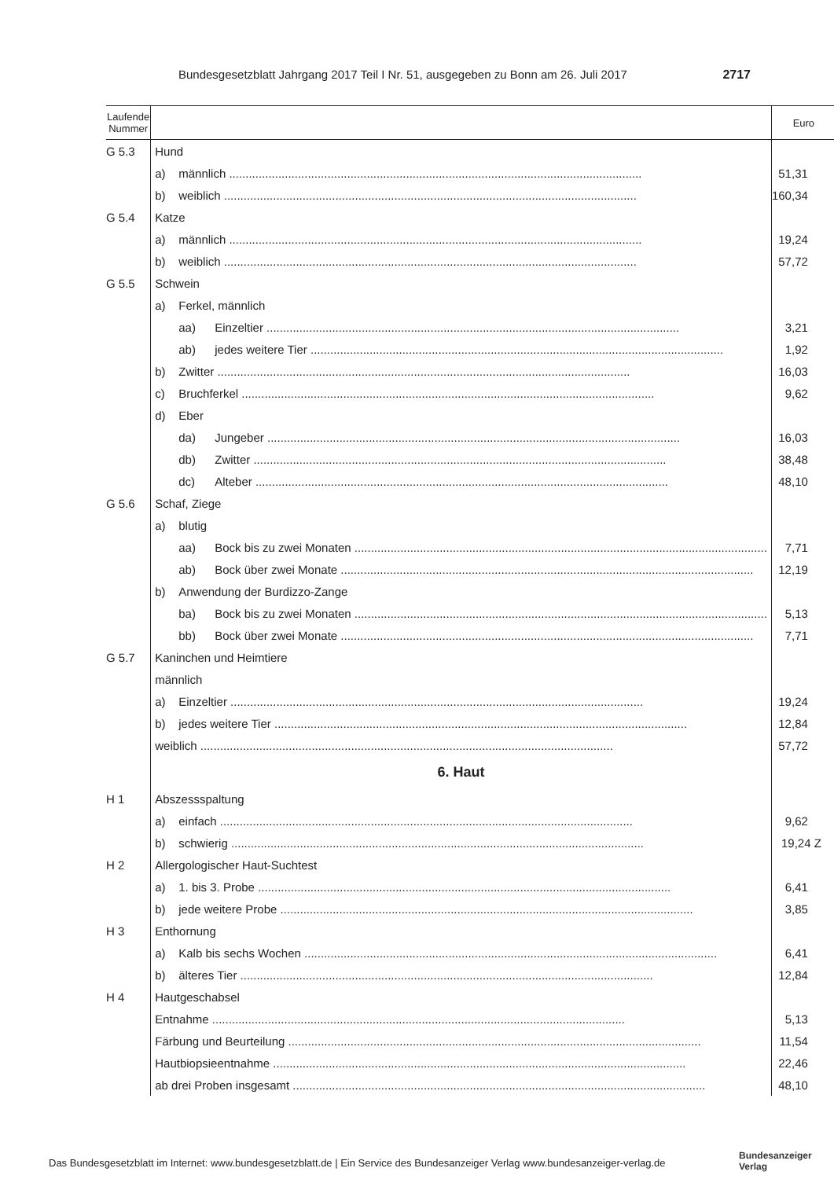Bundesgesetzblatt Jahrgang 2017 Teil I Nr. 51, ausgegeben zu Bonn am 26. Juli 2017 2717
| Laufende Nummer | | Euro |
| --- | --- | --- |
| G 5.3 | Hund | |
| | a) männlich | 51,31 |
| | b) weiblich | 160,34 |
| G 5.4 | Katze | |
| | a) männlich | 19,24 |
| | b) weiblich | 57,72 |
| G 5.5 | Schwein | |
| | a) Ferkel, männlich | |
| | aa) Einzeltier | 3,21 |
| | ab) jedes weitere Tier | 1,92 |
| | b) Zwitter | 16,03 |
| | c) Bruchferkel | 9,62 |
| | d) Eber | |
| | da) Jungeber | 16,03 |
| | db) Zwitter | 38,48 |
| | dc) Alteber | 48,10 |
| G 5.6 | Schaf, Ziege | |
| | a) blutig | |
| | aa) Bock bis zu zwei Monaten | 7,71 |
| | ab) Bock über zwei Monate | 12,19 |
| | b) Anwendung der Burdizzo-Zange | |
| | ba) Bock bis zu zwei Monaten | 5,13 |
| | bb) Bock über zwei Monate | 7,71 |
| G 5.7 | Kaninchen und Heimtiere | |
| | männlich | |
| | a) Einzeltier | 19,24 |
| | b) jedes weitere Tier | 12,84 |
| | weiblich | 57,72 |
| | 6. Haut | |
| H 1 | Abszessspaltung | |
| | a) einfach | 9,62 |
| | b) schwierig | 19,24 Z |
| H 2 | Allergologischer Haut-Suchtest | |
| | a) 1. bis 3. Probe | 6,41 |
| | b) jede weitere Probe | 3,85 |
| H 3 | Enthornung | |
| | a) Kalb bis sechs Wochen | 6,41 |
| | b) älteres Tier | 12,84 |
| H 4 | Hautgeschabsel | |
| | Entnahme | 5,13 |
| | Färbung und Beurteilung | 11,54 |
| | Hautbiopsieentnahme | 22,46 |
| | ab drei Proben insgesamt | 48,10 |
Das Bundesgesetzblatt im Internet: www.bundesgesetzblatt.de | Ein Service des Bundesanzeiger Verlag www.bundesanzeiger-verlag.de
Bundesanzeiger
Verlag